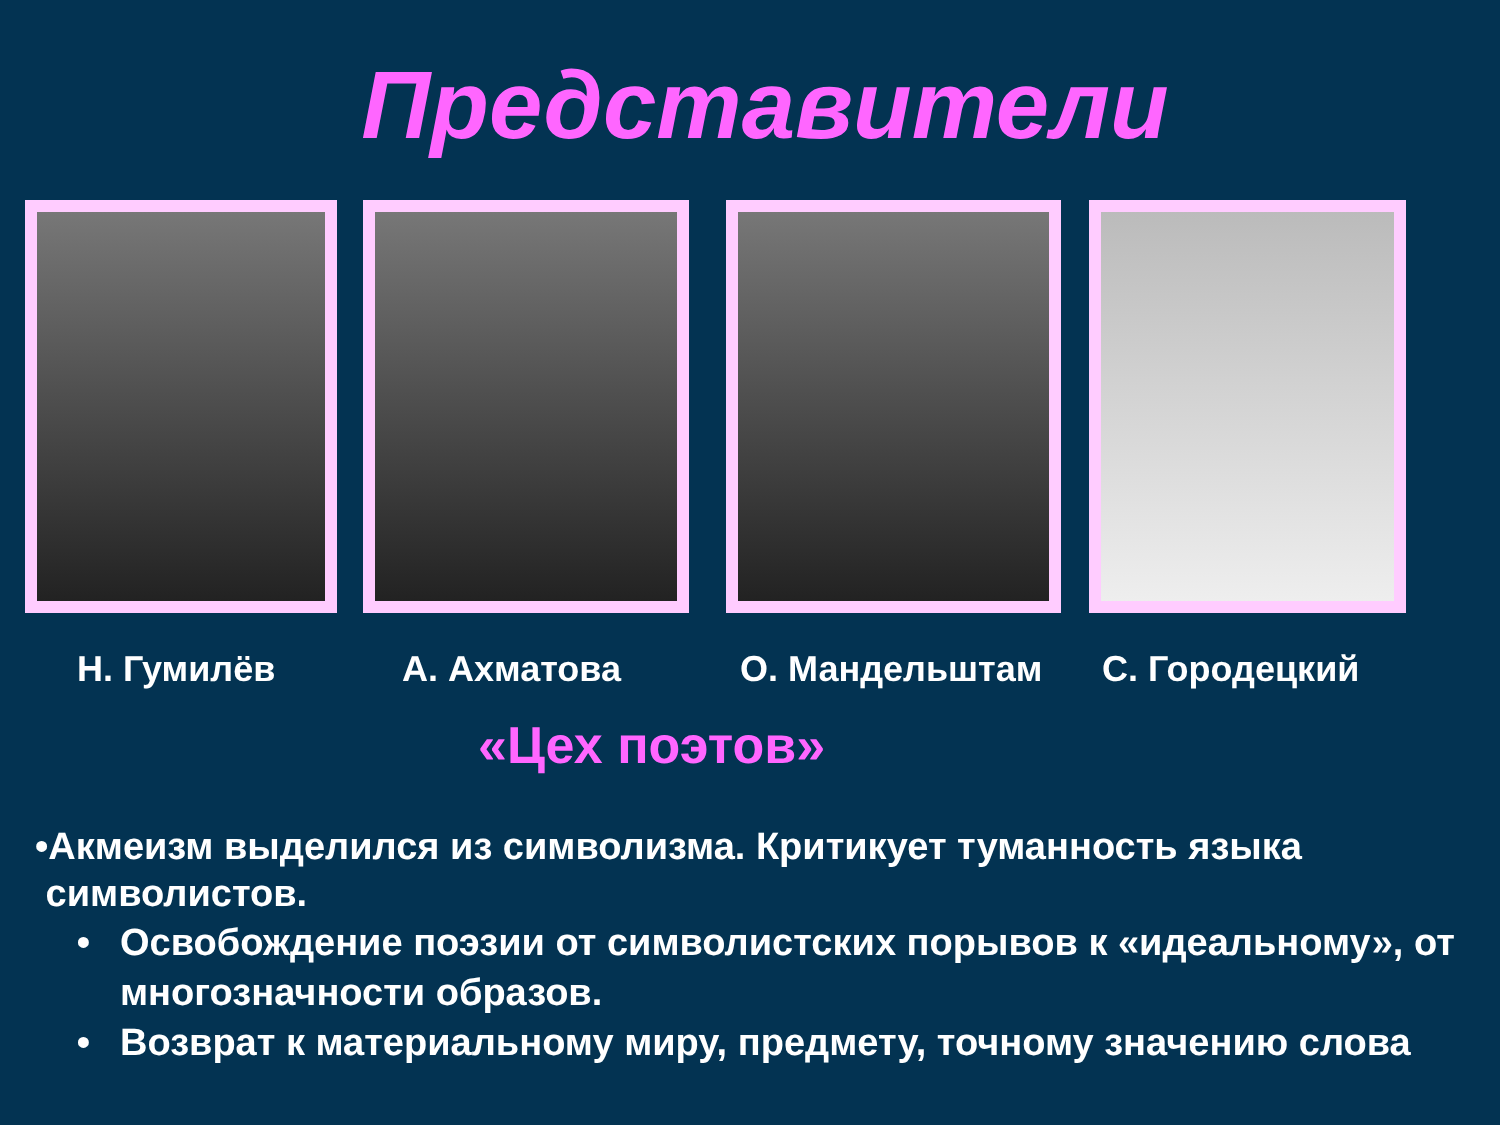Представители
Н. Гумилёв А. Ахматова О. Мандельштам С. Городецкий
«Цех поэтов»
•Акмеизм выделился из символизма. Критикует туманность языка
символистов.
Освобождение поэзии от символистских порывов к «идеальному», от многозначности образов.
Возврат к материальному миру, предмету, точному значению слова